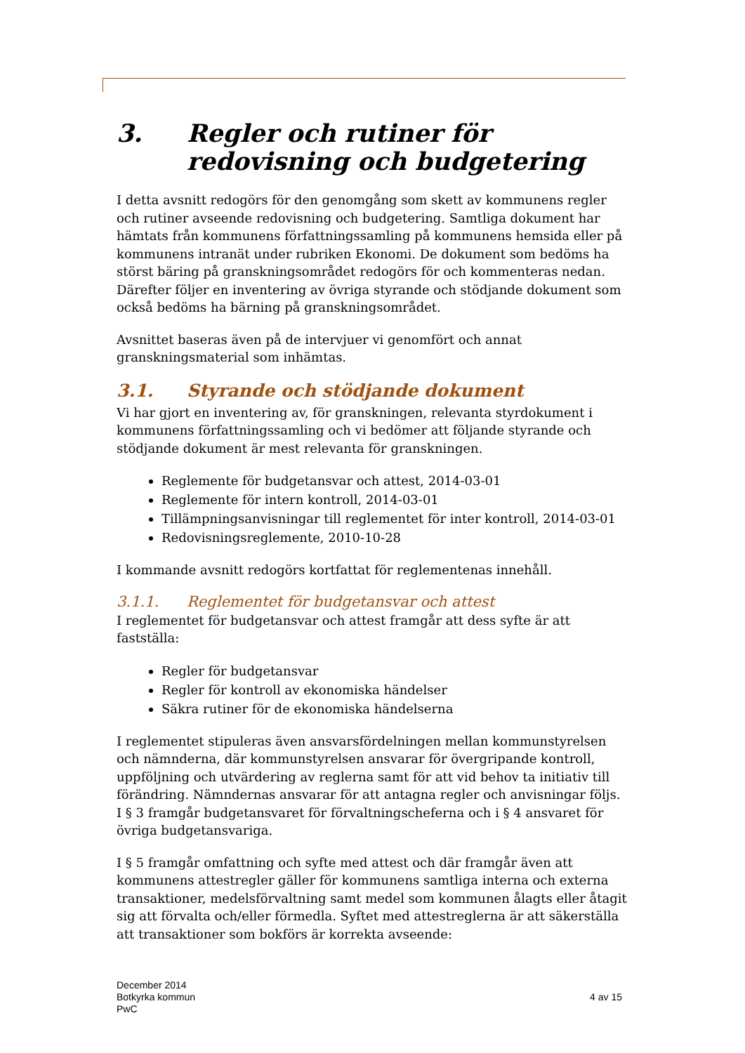3. Regler och rutiner för redovisning och budgetering
I detta avsnitt redogörs för den genomgång som skett av kommunens regler och rutiner avseende redovisning och budgetering. Samtliga dokument har hämtats från kommunens författningssamling på kommunens hemsida eller på kommunens intranät under rubriken Ekonomi. De dokument som bedöms ha störst bäring på granskningsområdet redogörs för och kommenteras nedan. Därefter följer en inventering av övriga styrande och stödjande dokument som också bedöms ha bärning på granskningsområdet.
Avsnittet baseras även på de intervjuer vi genomfört och annat granskningsmaterial som inhämtas.
3.1. Styrande och stödjande dokument
Vi har gjort en inventering av, för granskningen, relevanta styrdokument i kommunens författningssamling och vi bedömer att följande styrande och stödjande dokument är mest relevanta för granskningen.
Reglemente för budgetansvar och attest, 2014-03-01
Reglemente för intern kontroll, 2014-03-01
Tillämpningsanvisningar till reglementet för inter kontroll, 2014-03-01
Redovisningsreglemente, 2010-10-28
I kommande avsnitt redogörs kortfattat för reglementenas innehåll.
3.1.1. Reglementet för budgetansvar och attest
I reglementet för budgetansvar och attest framgår att dess syfte är att fastställa:
Regler för budgetansvar
Regler för kontroll av ekonomiska händelser
Säkra rutiner för de ekonomiska händelserna
I reglementet stipuleras även ansvarsfördelningen mellan kommunstyrelsen och nämnderna, där kommunstyrelsen ansvarar för övergripande kontroll, uppföljning och utvärdering av reglerna samt för att vid behov ta initiativ till förändring. Nämndernas ansvarar för att antagna regler och anvisningar följs. I § 3 framgår budgetansvaret för förvaltningscheferna och i § 4 ansvaret för övriga budgetansvariga.
I § 5 framgår omfattning och syfte med attest och där framgår även att kommunens attestregler gäller för kommunens samtliga interna och externa transaktioner, medelsförvaltning samt medel som kommunen ålagts eller åtagit sig att förvalta och/eller förmedla. Syftet med attestreglerna är att säkerställa att transaktioner som bokförs är korrekta avseende:
December 2014
Botkyrka kommun
PwC
4 av 15